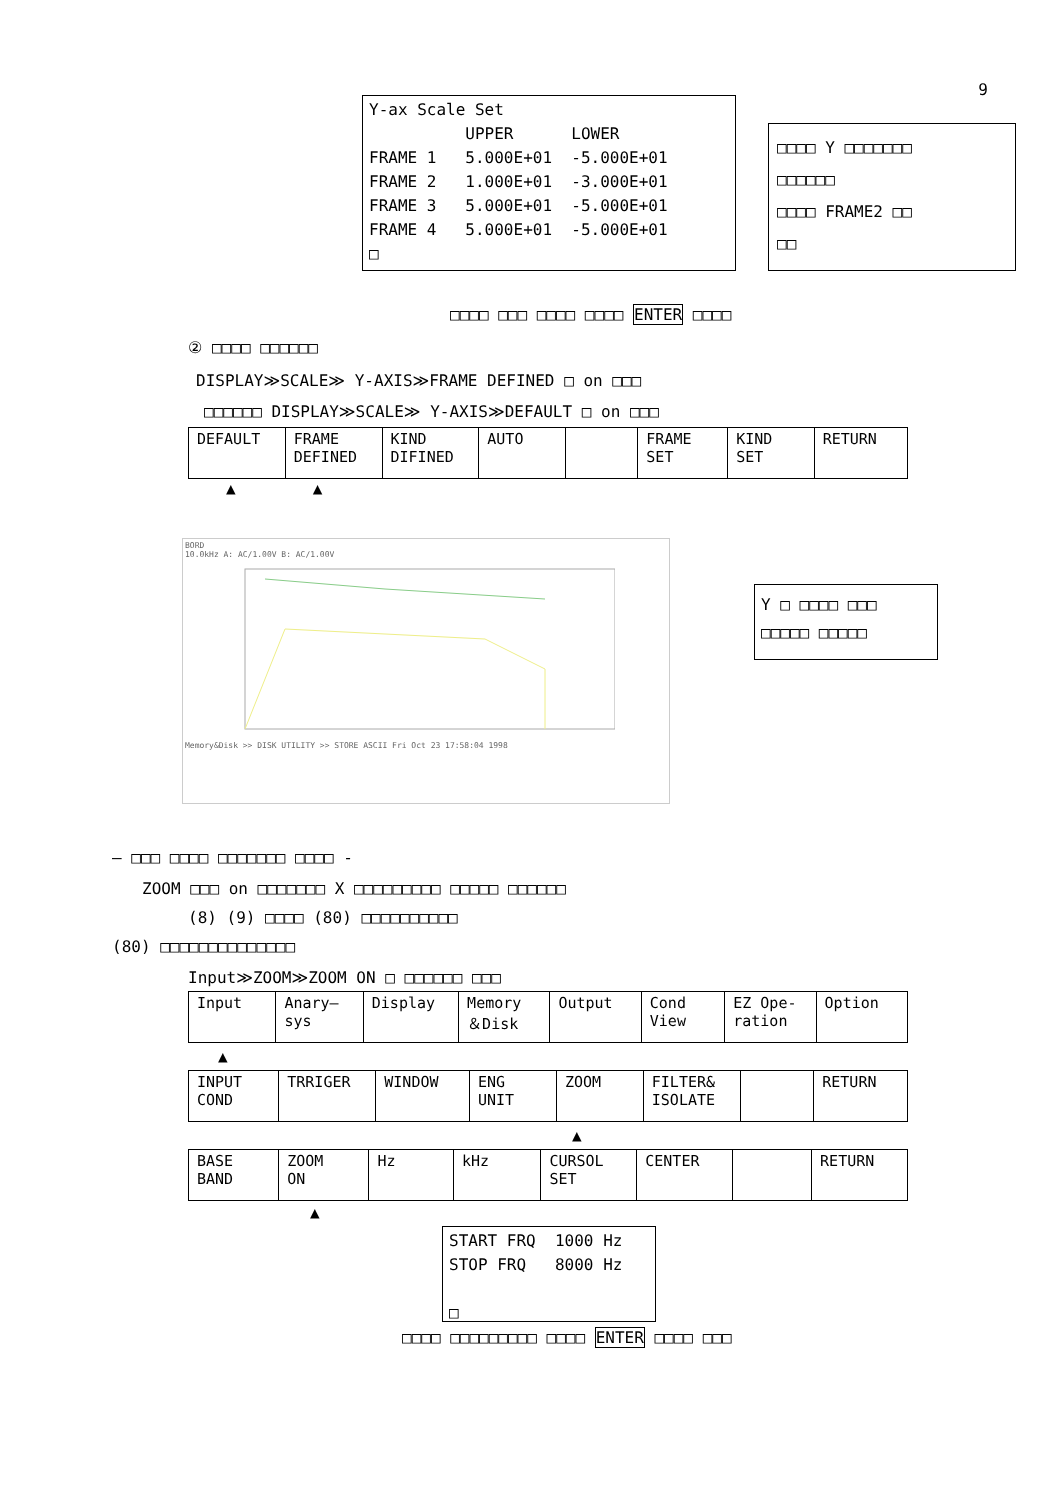9
Y-ax Scale Set
UPPER LOWER
FRAME 1 5.000E+01 -5.000E+01
FRAME 2 1.000E+01 -3.000E+01
FRAME 3 5.000E+01 -5.000E+01
FRAME 4 5.000E+01 -5.000E+01
□
□□□□ Y □□□□□□□
□□□□□□
□□□□ FRAME2 □□
□□
□□□□ □□□ □□□□ □□□□ ENTER □□□□
② □□□□ □□□□□□
DISPLAY≫SCALE≫ Y-AXIS≫FRAME DEFINED □ on □□□
□□□□□□ DISPLAY≫SCALE≫ Y-AXIS≫DEFAULT □ on □□□
| DEFAULT | FRAME DEFINED | KIND DIFINED | AUTO | | FRAME SET | KIND SET | RETURN |
▲ ▲
BORD
10.0kHz A: AC/1.00V B: AC/1.00V
Memory&Disk >> DISK UTILITY >> STORE ASCII Fri Oct 23 17:58:04 1998
Y □ □□□□ □□□
□□□□□ □□□□□
— □□□ □□□□ □□□□□□□ □□□□ -
ZOOM □□□ on □□□□□□□ X □□□□□□□□□ □□□□□ □□□□□□
(8) (9) □□□□ (80) □□□□□□□□□□
(80) □□□□□□□□□□□□□□
Input≫ZOOM≫ZOOM ON □ □□□□□□ □□□
| Input | Anary— sys | Display | Memory ＆Disk | Output | Cond View | EZ Ope- ration | Option |
▲
| INPUT COND | TRRIGER | WINDOW | ENG UNIT | ZOOM | FILTER& ISOLATE | | RETURN |
▲
| BASE BAND | ZOOM ON | Hz | kHz | CURSOL SET | CENTER | | RETURN |
▲
START FRQ 1000 Hz
STOP FRQ 8000 Hz
□
□□□□ □□□□□□□□□ □□□□ ENTER □□□□ □□□